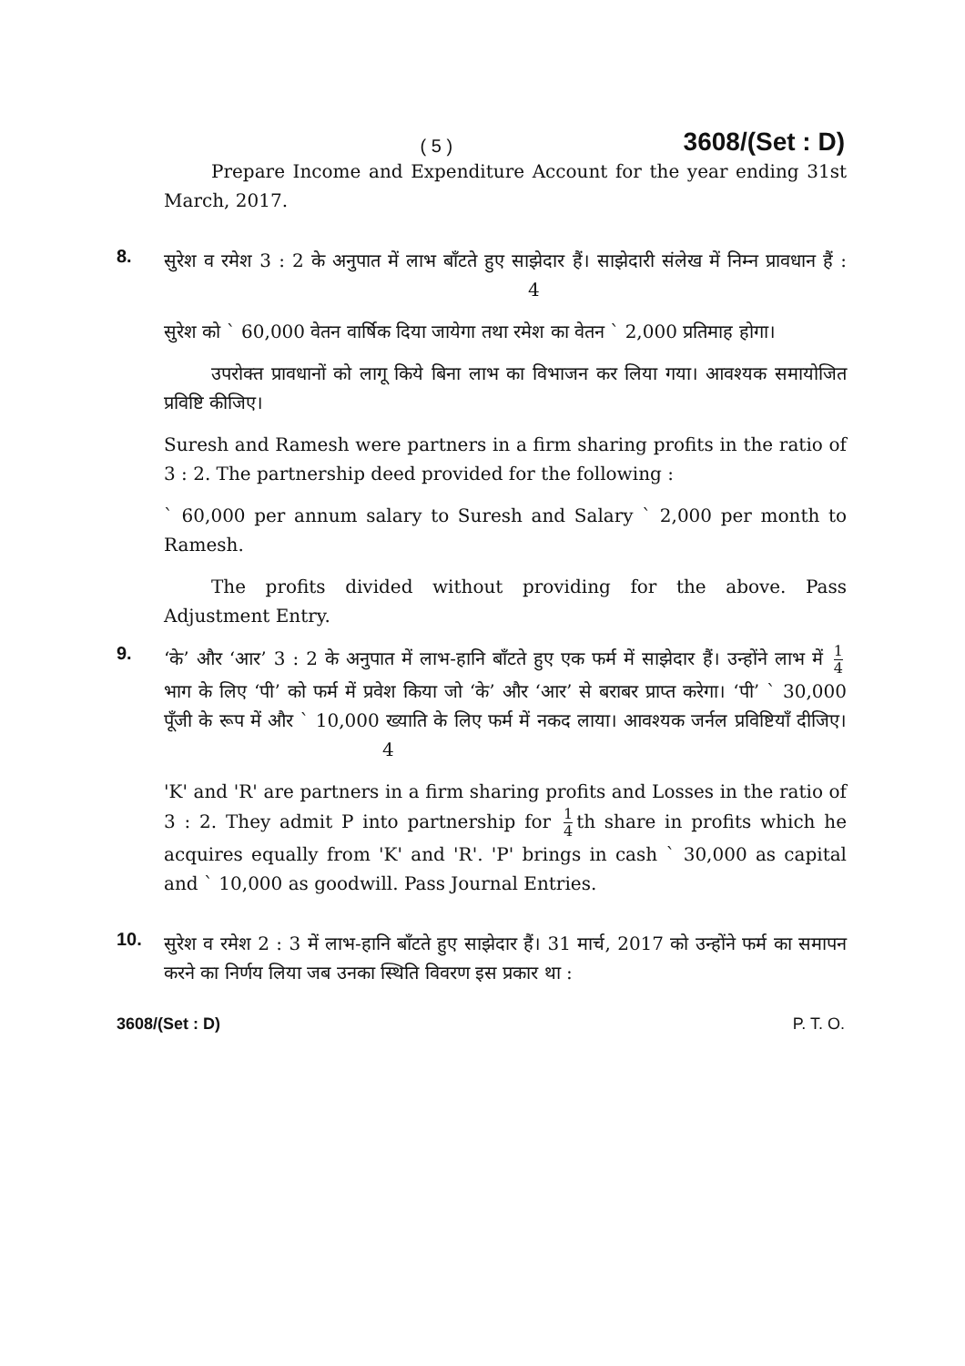( 5 )
3608/(Set : D)
Prepare Income and Expenditure Account for the year ending 31st March, 2017.
8.
सुरेश व रमेश 3 : 2 के अनुपात में लाभ बाँटते हुए साझेदार हैं। साझेदारी संलेख में निम्न प्रावधान हैं : 4
सुरेश को ` 60,000 वेतन वार्षिक दिया जायेगा तथा रमेश का वेतन ` 2,000 प्रतिमाह होगा।
उपरोक्त प्रावधानों को लागू किये बिना लाभ का विभाजन कर लिया गया। आवश्यक समायोजित प्रविष्टि कीजिए।
Suresh and Ramesh were partners in a firm sharing profits in the ratio of 3 : 2. The partnership deed provided for the following :
` 60,000 per annum salary to Suresh and Salary ` 2,000 per month to Ramesh.
The profits divided without providing for the above. Pass Adjustment Entry.
9.
‘के’ और ‘आर’ 3 : 2 के अनुपात में लाभ-हानि बाँटते हुए एक फर्म में साझेदार हैं। उन्होंने लाभ में 1 4 भाग के लिए ‘पी’ को फर्म में प्रवेश किया जो ‘के’ और ‘आर’ से बराबर प्राप्त करेगा। ‘पी’ ` 30,000 पूँजी के रूप में और ` 10,000 ख्याति के लिए फर्म में नकद लाया। आवश्यक जर्नल प्रविष्टियाँ दीजिए। 4
'K' and 'R' are partners in a firm sharing profits and Losses in the ratio of 3 : 2. They admit P into partnership for 1 4 th share in profits which he acquires equally from 'K' and 'R'. 'P' brings in cash ` 30,000 as capital and ` 10,000 as goodwill. Pass Journal Entries.
10.
सुरेश व रमेश 2 : 3 में लाभ-हानि बाँटते हुए साझेदार हैं। 31 मार्च, 2017 को उन्होंने फर्म का समापन करने का निर्णय लिया जब उनका स्थिति विवरण इस प्रकार था :
3608/(Set : D) P. T. O.